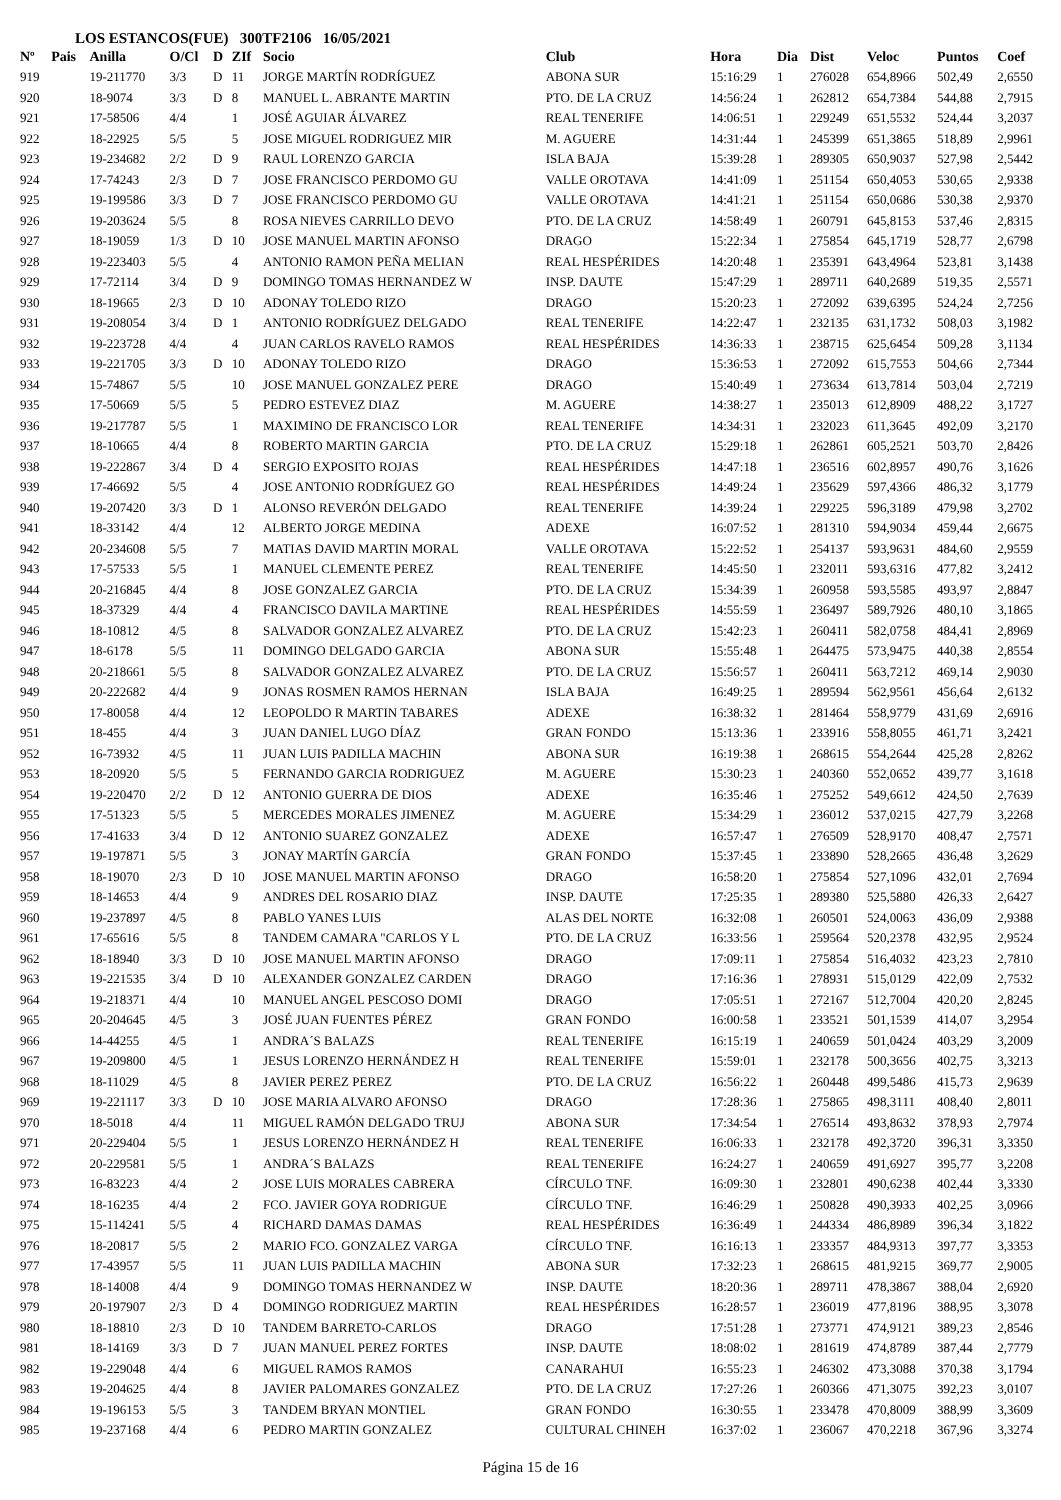LOS ESTANCOS(FUE) 300TF2106 16/05/2021
| Nº | Pais | Anilla | O/Cl | D | ZIf | Socio | Club | Hora | Dia | Dist | Veloc | Puntos | Coef |
| --- | --- | --- | --- | --- | --- | --- | --- | --- | --- | --- | --- | --- | --- |
| 919 | | 19-211770 | 3/3 | D | 11 | JORGE MARTÍN RODRÍGUEZ | ABONA SUR | 15:16:29 | 1 | 276028 | 654,8966 | 502,49 | 2,6550 |
| 920 | | 18-9074 | 3/3 | D | 8 | MANUEL L. ABRANTE MARTIN | PTO. DE LA CRUZ | 14:56:24 | 1 | 262812 | 654,7384 | 544,88 | 2,7915 |
| 921 | | 17-58506 | 4/4 | | 1 | JOSÉ AGUIAR ÁLVAREZ | REAL TENERIFE | 14:06:51 | 1 | 229249 | 651,5532 | 524,44 | 3,2037 |
| 922 | | 18-22925 | 5/5 | | 5 | JOSE MIGUEL RODRIGUEZ MIR | M. AGUERE | 14:31:44 | 1 | 245399 | 651,3865 | 518,89 | 2,9961 |
| 923 | | 19-234682 | 2/2 | D | 9 | RAUL LORENZO GARCIA | ISLA BAJA | 15:39:28 | 1 | 289305 | 650,9037 | 527,98 | 2,5442 |
| 924 | | 17-74243 | 2/3 | D | 7 | JOSE FRANCISCO PERDOMO GU | VALLE OROTAVA | 14:41:09 | 1 | 251154 | 650,4053 | 530,65 | 2,9338 |
| 925 | | 19-199586 | 3/3 | D | 7 | JOSE FRANCISCO PERDOMO GU | VALLE OROTAVA | 14:41:21 | 1 | 251154 | 650,0686 | 530,38 | 2,9370 |
| 926 | | 19-203624 | 5/5 | | 8 | ROSA NIEVES CARRILLO DEVO | PTO. DE LA CRUZ | 14:58:49 | 1 | 260791 | 645,8153 | 537,46 | 2,8315 |
| 927 | | 18-19059 | 1/3 | D | 10 | JOSE MANUEL MARTIN AFONSO | DRAGO | 15:22:34 | 1 | 275854 | 645,1719 | 528,77 | 2,6798 |
| 928 | | 19-223403 | 5/5 | | 4 | ANTONIO RAMON PEÑA MELIAN | REAL HESPÉRIDES | 14:20:48 | 1 | 235391 | 643,4964 | 523,81 | 3,1438 |
| 929 | | 17-72114 | 3/4 | D | 9 | DOMINGO TOMAS HERNANDEZ W | INSP. DAUTE | 15:47:29 | 1 | 289711 | 640,2689 | 519,35 | 2,5571 |
| 930 | | 18-19665 | 2/3 | D | 10 | ADONAY TOLEDO RIZO | DRAGO | 15:20:23 | 1 | 272092 | 639,6395 | 524,24 | 2,7256 |
| 931 | | 19-208054 | 3/4 | D | 1 | ANTONIO RODRÍGUEZ DELGADO | REAL TENERIFE | 14:22:47 | 1 | 232135 | 631,1732 | 508,03 | 3,1982 |
| 932 | | 19-223728 | 4/4 | | 4 | JUAN CARLOS RAVELO RAMOS | REAL HESPÉRIDES | 14:36:33 | 1 | 238715 | 625,6454 | 509,28 | 3,1134 |
| 933 | | 19-221705 | 3/3 | D | 10 | ADONAY TOLEDO RIZO | DRAGO | 15:36:53 | 1 | 272092 | 615,7553 | 504,66 | 2,7344 |
| 934 | | 15-74867 | 5/5 | | 10 | JOSE MANUEL GONZALEZ PERE | DRAGO | 15:40:49 | 1 | 273634 | 613,7814 | 503,04 | 2,7219 |
| 935 | | 17-50669 | 5/5 | | 5 | PEDRO ESTEVEZ DIAZ | M. AGUERE | 14:38:27 | 1 | 235013 | 612,8909 | 488,22 | 3,1727 |
| 936 | | 19-217787 | 5/5 | | 1 | MAXIMINO DE FRANCISCO LOR | REAL TENERIFE | 14:34:31 | 1 | 232023 | 611,3645 | 492,09 | 3,2170 |
| 937 | | 18-10665 | 4/4 | | 8 | ROBERTO MARTIN GARCIA | PTO. DE LA CRUZ | 15:29:18 | 1 | 262861 | 605,2521 | 503,70 | 2,8426 |
| 938 | | 19-222867 | 3/4 | D | 4 | SERGIO EXPOSITO ROJAS | REAL HESPÉRIDES | 14:47:18 | 1 | 236516 | 602,8957 | 490,76 | 3,1626 |
| 939 | | 17-46692 | 5/5 | | 4 | JOSE ANTONIO RODRÍGUEZ GO | REAL HESPÉRIDES | 14:49:24 | 1 | 235629 | 597,4366 | 486,32 | 3,1779 |
| 940 | | 19-207420 | 3/3 | D | 1 | ALONSO REVERÓN DELGADO | REAL TENERIFE | 14:39:24 | 1 | 229225 | 596,3189 | 479,98 | 3,2702 |
| 941 | | 18-33142 | 4/4 | | 12 | ALBERTO JORGE MEDINA | ADEXE | 16:07:52 | 1 | 281310 | 594,9034 | 459,44 | 2,6675 |
| 942 | | 20-234608 | 5/5 | | 7 | MATIAS DAVID MARTIN MORAL | VALLE OROTAVA | 15:22:52 | 1 | 254137 | 593,9631 | 484,60 | 2,9559 |
| 943 | | 17-57533 | 5/5 | | 1 | MANUEL CLEMENTE PEREZ | REAL TENERIFE | 14:45:50 | 1 | 232011 | 593,6316 | 477,82 | 3,2412 |
| 944 | | 20-216845 | 4/4 | | 8 | JOSE GONZALEZ GARCIA | PTO. DE LA CRUZ | 15:34:39 | 1 | 260958 | 593,5585 | 493,97 | 2,8847 |
| 945 | | 18-37329 | 4/4 | | 4 | FRANCISCO DAVILA MARTINE | REAL HESPÉRIDES | 14:55:59 | 1 | 236497 | 589,7926 | 480,10 | 3,1865 |
| 946 | | 18-10812 | 4/5 | | 8 | SALVADOR GONZALEZ ALVAREZ | PTO. DE LA CRUZ | 15:42:23 | 1 | 260411 | 582,0758 | 484,41 | 2,8969 |
| 947 | | 18-6178 | 5/5 | | 11 | DOMINGO DELGADO GARCIA | ABONA SUR | 15:55:48 | 1 | 264475 | 573,9475 | 440,38 | 2,8554 |
| 948 | | 20-218661 | 5/5 | | 8 | SALVADOR GONZALEZ ALVAREZ | PTO. DE LA CRUZ | 15:56:57 | 1 | 260411 | 563,7212 | 469,14 | 2,9030 |
| 949 | | 20-222682 | 4/4 | | 9 | JONAS ROSMEN RAMOS HERNAN | ISLA BAJA | 16:49:25 | 1 | 289594 | 562,9561 | 456,64 | 2,6132 |
| 950 | | 17-80058 | 4/4 | | 12 | LEOPOLDO R MARTIN TABARES | ADEXE | 16:38:32 | 1 | 281464 | 558,9779 | 431,69 | 2,6916 |
| 951 | | 18-455 | 4/4 | | 3 | JUAN DANIEL LUGO DÍAZ | GRAN FONDO | 15:13:36 | 1 | 233916 | 558,8055 | 461,71 | 3,2421 |
| 952 | | 16-73932 | 4/5 | | 11 | JUAN LUIS PADILLA MACHIN | ABONA SUR | 16:19:38 | 1 | 268615 | 554,2644 | 425,28 | 2,8262 |
| 953 | | 18-20920 | 5/5 | | 5 | FERNANDO GARCIA RODRIGUEZ | M. AGUERE | 15:30:23 | 1 | 240360 | 552,0652 | 439,77 | 3,1618 |
| 954 | | 19-220470 | 2/2 | D | 12 | ANTONIO GUERRA DE DIOS | ADEXE | 16:35:46 | 1 | 275252 | 549,6612 | 424,50 | 2,7639 |
| 955 | | 17-51323 | 5/5 | | 5 | MERCEDES MORALES JIMENEZ | M. AGUERE | 15:34:29 | 1 | 236012 | 537,0215 | 427,79 | 3,2268 |
| 956 | | 17-41633 | 3/4 | D | 12 | ANTONIO SUAREZ GONZALEZ | ADEXE | 16:57:47 | 1 | 276509 | 528,9170 | 408,47 | 2,7571 |
| 957 | | 19-197871 | 5/5 | | 3 | JONAY MARTÍN GARCÍA | GRAN FONDO | 15:37:45 | 1 | 233890 | 528,2665 | 436,48 | 3,2629 |
| 958 | | 18-19070 | 2/3 | D | 10 | JOSE MANUEL MARTIN AFONSO | DRAGO | 16:58:20 | 1 | 275854 | 527,1096 | 432,01 | 2,7694 |
| 959 | | 18-14653 | 4/4 | | 9 | ANDRES DEL ROSARIO DIAZ | INSP. DAUTE | 17:25:35 | 1 | 289380 | 525,5880 | 426,33 | 2,6427 |
| 960 | | 19-237897 | 4/5 | | 8 | PABLO YANES LUIS | ALAS DEL NORTE | 16:32:08 | 1 | 260501 | 524,0063 | 436,09 | 2,9388 |
| 961 | | 17-65616 | 5/5 | | 8 | TANDEM CAMARA "CARLOS Y L | PTO. DE LA CRUZ | 16:33:56 | 1 | 259564 | 520,2378 | 432,95 | 2,9524 |
| 962 | | 18-18940 | 3/3 | D | 10 | JOSE MANUEL MARTIN AFONSO | DRAGO | 17:09:11 | 1 | 275854 | 516,4032 | 423,23 | 2,7810 |
| 963 | | 19-221535 | 3/4 | D | 10 | ALEXANDER GONZALEZ CARDEN | DRAGO | 17:16:36 | 1 | 278931 | 515,0129 | 422,09 | 2,7532 |
| 964 | | 19-218371 | 4/4 | | 10 | MANUEL ANGEL PESCOSO DOMI | DRAGO | 17:05:51 | 1 | 272167 | 512,7004 | 420,20 | 2,8245 |
| 965 | | 20-204645 | 4/5 | | 3 | JOSÉ JUAN FUENTES PÉREZ | GRAN FONDO | 16:00:58 | 1 | 233521 | 501,1539 | 414,07 | 3,2954 |
| 966 | | 14-44255 | 4/5 | | 1 | ANDRA´S BALAZS | REAL TENERIFE | 16:15:19 | 1 | 240659 | 501,0424 | 403,29 | 3,2009 |
| 967 | | 19-209800 | 4/5 | | 1 | JESUS LORENZO HERNÁNDEZ H | REAL TENERIFE | 15:59:01 | 1 | 232178 | 500,3656 | 402,75 | 3,3213 |
| 968 | | 18-11029 | 4/5 | | 8 | JAVIER PEREZ PEREZ | PTO. DE LA CRUZ | 16:56:22 | 1 | 260448 | 499,5486 | 415,73 | 2,9639 |
| 969 | | 19-221117 | 3/3 | D | 10 | JOSE MARIA ALVARO AFONSO | DRAGO | 17:28:36 | 1 | 275865 | 498,3111 | 408,40 | 2,8011 |
| 970 | | 18-5018 | 4/4 | | 11 | MIGUEL RAMÓN DELGADO TRUJ | ABONA SUR | 17:34:54 | 1 | 276514 | 493,8632 | 378,93 | 2,7974 |
| 971 | | 20-229404 | 5/5 | | 1 | JESUS LORENZO HERNÁNDEZ H | REAL TENERIFE | 16:06:33 | 1 | 232178 | 492,3720 | 396,31 | 3,3350 |
| 972 | | 20-229581 | 5/5 | | 1 | ANDRA´S BALAZS | REAL TENERIFE | 16:24:27 | 1 | 240659 | 491,6927 | 395,77 | 3,2208 |
| 973 | | 16-83223 | 4/4 | | 2 | JOSE LUIS MORALES CABRERA | CÍRCULO TNF. | 16:09:30 | 1 | 232801 | 490,6238 | 402,44 | 3,3330 |
| 974 | | 18-16235 | 4/4 | | 2 | FCO. JAVIER GOYA RODRIGUE | CÍRCULO TNF. | 16:46:29 | 1 | 250828 | 490,3933 | 402,25 | 3,0966 |
| 975 | | 15-114241 | 5/5 | | 4 | RICHARD DAMAS DAMAS | REAL HESPÉRIDES | 16:36:49 | 1 | 244334 | 486,8989 | 396,34 | 3,1822 |
| 976 | | 18-20817 | 5/5 | | 2 | MARIO FCO. GONZALEZ VARGA | CÍRCULO TNF. | 16:16:13 | 1 | 233357 | 484,9313 | 397,77 | 3,3353 |
| 977 | | 17-43957 | 5/5 | | 11 | JUAN LUIS PADILLA MACHIN | ABONA SUR | 17:32:23 | 1 | 268615 | 481,9215 | 369,77 | 2,9005 |
| 978 | | 18-14008 | 4/4 | | 9 | DOMINGO TOMAS HERNANDEZ W | INSP. DAUTE | 18:20:36 | 1 | 289711 | 478,3867 | 388,04 | 2,6920 |
| 979 | | 20-197907 | 2/3 | D | 4 | DOMINGO RODRIGUEZ MARTIN | REAL HESPÉRIDES | 16:28:57 | 1 | 236019 | 477,8196 | 388,95 | 3,3078 |
| 980 | | 18-18810 | 2/3 | D | 10 | TANDEM BARRETO-CARLOS | DRAGO | 17:51:28 | 1 | 273771 | 474,9121 | 389,23 | 2,8546 |
| 981 | | 18-14169 | 3/3 | D | 7 | JUAN MANUEL PEREZ FORTES | INSP. DAUTE | 18:08:02 | 1 | 281619 | 474,8789 | 387,44 | 2,7779 |
| 982 | | 19-229048 | 4/4 | | 6 | MIGUEL RAMOS RAMOS | CANARAHUI | 16:55:23 | 1 | 246302 | 473,3088 | 370,38 | 3,1794 |
| 983 | | 19-204625 | 4/4 | | 8 | JAVIER PALOMARES GONZALEZ | PTO. DE LA CRUZ | 17:27:26 | 1 | 260366 | 471,3075 | 392,23 | 3,0107 |
| 984 | | 19-196153 | 5/5 | | 3 | TANDEM BRYAN MONTIEL | GRAN FONDO | 16:30:55 | 1 | 233478 | 470,8009 | 388,99 | 3,3609 |
| 985 | | 19-237168 | 4/4 | | 6 | PEDRO MARTIN GONZALEZ | CULTURAL CHINEH | 16:37:02 | 1 | 236067 | 470,2218 | 367,96 | 3,3274 |
Página 15 de 16